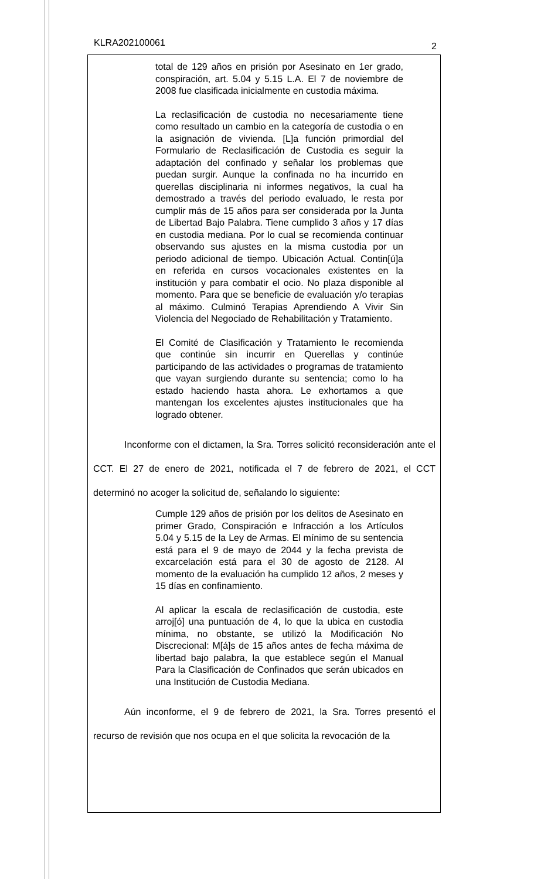KLRA202100061 2
total de 129 años en prisión por Asesinato en 1er grado, conspiración, art. 5.04 y 5.15 L.A. El 7 de noviembre de 2008 fue clasificada inicialmente en custodia máxima.
La reclasificación de custodia no necesariamente tiene como resultado un cambio en la categoría de custodia o en la asignación de vivienda. [L]a función primordial del Formulario de Reclasificación de Custodia es seguir la adaptación del confinado y señalar los problemas que puedan surgir. Aunque la confinada no ha incurrido en querellas disciplinaria ni informes negativos, la cual ha demostrado a través del periodo evaluado, le resta por cumplir más de 15 años para ser considerada por la Junta de Libertad Bajo Palabra. Tiene cumplido 3 años y 17 días en custodia mediana. Por lo cual se recomienda continuar observando sus ajustes en la misma custodia por un periodo adicional de tiempo. Ubicación Actual. Contin[ú]a en referida en cursos vocacionales existentes en la institución y para combatir el ocio. No plaza disponible al momento. Para que se beneficie de evaluación y/o terapias al máximo. Culminó Terapias Aprendiendo A Vivir Sin Violencia del Negociado de Rehabilitación y Tratamiento.
El Comité de Clasificación y Tratamiento le recomienda que continúe sin incurrir en Querellas y continúe participando de las actividades o programas de tratamiento que vayan surgiendo durante su sentencia; como lo ha estado haciendo hasta ahora. Le exhortamos a que mantengan los excelentes ajustes institucionales que ha logrado obtener.
Inconforme con el dictamen, la Sra. Torres solicitó reconsideración ante el CCT. El 27 de enero de 2021, notificada el 7 de febrero de 2021, el CCT determinó no acoger la solicitud de, señalando lo siguiente:
Cumple 129 años de prisión por los delitos de Asesinato en primer Grado, Conspiración e Infracción a los Artículos 5.04 y 5.15 de la Ley de Armas. El mínimo de su sentencia está para el 9 de mayo de 2044 y la fecha prevista de excarcelación está para el 30 de agosto de 2128. Al momento de la evaluación ha cumplido 12 años, 2 meses y 15 días en confinamiento.
Al aplicar la escala de reclasificación de custodia, este arroj[ó] una puntuación de 4, lo que la ubica en custodia mínima, no obstante, se utilizó la Modificación No Discrecional: M[á]s de 15 años antes de fecha máxima de libertad bajo palabra, la que establece según el Manual Para la Clasificación de Confinados que serán ubicados en una Institución de Custodia Mediana.
Aún inconforme, el 9 de febrero de 2021, la Sra. Torres presentó el recurso de revisión que nos ocupa en el que solicita la revocación de la